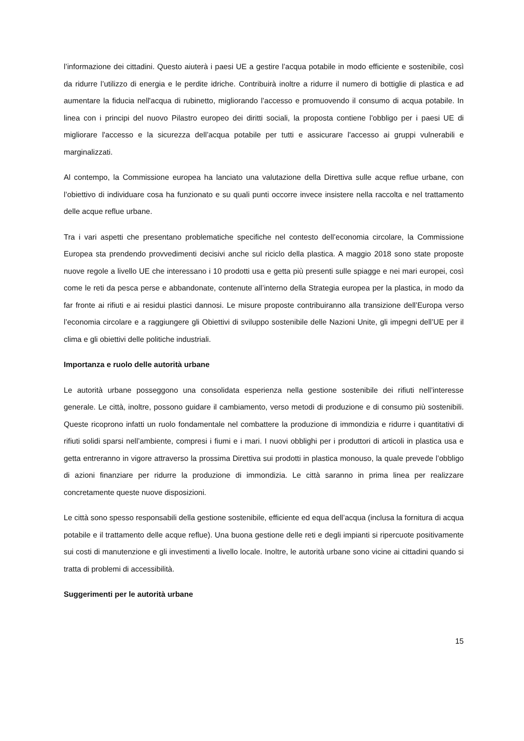l’informazione dei cittadini. Questo aiuterà i paesi UE a gestire l’acqua potabile in modo efficiente e sostenibile, così da ridurre l’utilizzo di energia e le perdite idriche. Contribuirà inoltre a ridurre il numero di bottiglie di plastica e ad aumentare la fiducia nell'acqua di rubinetto, migliorando l’accesso e promuovendo il consumo di acqua potabile. In linea con i principi del nuovo Pilastro europeo dei diritti sociali, la proposta contiene l’obbligo per i paesi UE di migliorare l'accesso e la sicurezza dell’acqua potabile per tutti e assicurare l'accesso ai gruppi vulnerabili e marginalizzati.
Al contempo, la Commissione europea ha lanciato una valutazione della Direttiva sulle acque reflue urbane, con l’obiettivo di individuare cosa ha funzionato e su quali punti occorre invece insistere nella raccolta e nel trattamento delle acque reflue urbane.
Tra i vari aspetti che presentano problematiche specifiche nel contesto dell’economia circolare, la Commissione Europea sta prendendo provvedimenti decisivi anche sul riciclo della plastica. A maggio 2018 sono state proposte nuove regole a livello UE che interessano i 10 prodotti usa e getta più presenti sulle spiagge e nei mari europei, così come le reti da pesca perse e abbandonate, contenute all’interno della Strategia europea per la plastica, in modo da far fronte ai rifiuti e ai residui plastici dannosi. Le misure proposte contribuiranno alla transizione dell’Europa verso l’economia circolare e a raggiungere gli Obiettivi di sviluppo sostenibile delle Nazioni Unite, gli impegni dell’UE per il clima e gli obiettivi delle politiche industriali.
Importanza e ruolo delle autorità urbane
Le autorità urbane posseggono una consolidata esperienza nella gestione sostenibile dei rifiuti nell’interesse generale. Le città, inoltre, possono guidare il cambiamento, verso metodi di produzione e di consumo più sostenibili. Queste ricoprono infatti un ruolo fondamentale nel combattere la produzione di immondizia e ridurre i quantitativi di rifiuti solidi sparsi nell’ambiente, compresi i fiumi e i mari. I nuovi obblighi per i produttori di articoli in plastica usa e getta entreranno in vigore attraverso la prossima Direttiva sui prodotti in plastica monouso, la quale prevede l’obbligo di azioni finanziare per ridurre la produzione di immondizia. Le città saranno in prima linea per realizzare concretamente queste nuove disposizioni.
Le città sono spesso responsabili della gestione sostenibile, efficiente ed equa dell’acqua (inclusa la fornitura di acqua potabile e il trattamento delle acque reflue). Una buona gestione delle reti e degli impianti si ripercuote positivamente sui costi di manutenzione e gli investimenti a livello locale. Inoltre, le autorità urbane sono vicine ai cittadini quando si tratta di problemi di accessibilità.
Suggerimenti per le autorità urbane
15